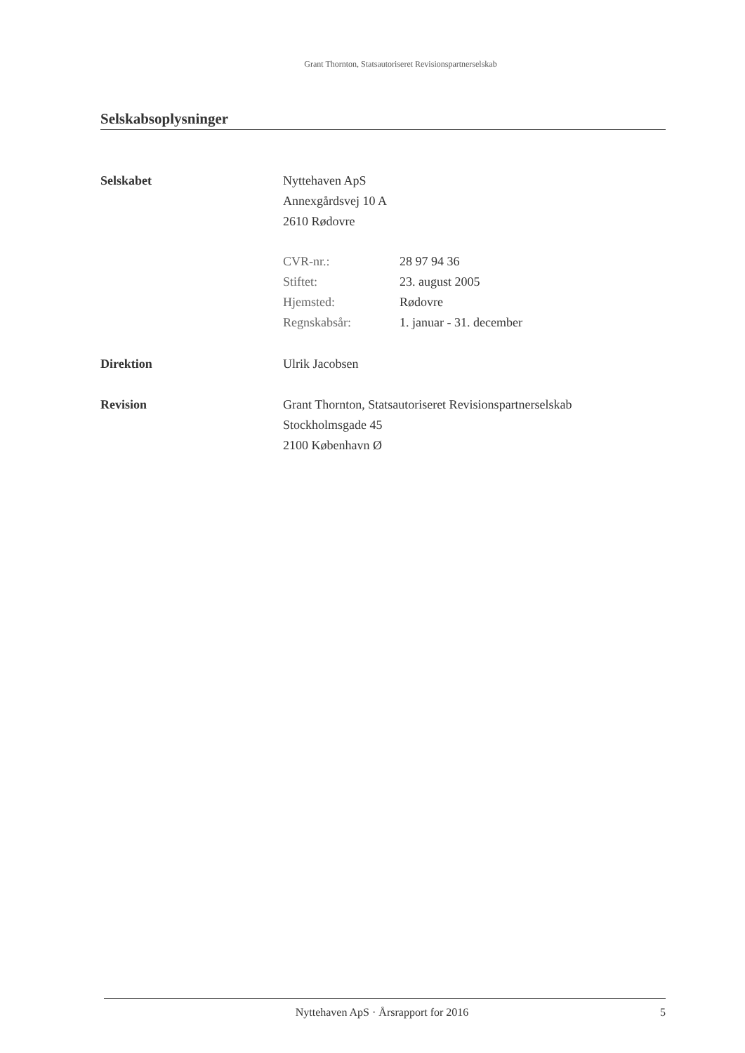Grant Thornton, Statsautoriseret Revisionspartnerselskab
Selskabsoplysninger
Selskabet Nyttehaven ApS
Annexgårdsvej 10 A
2610 Rødovre
CVR-nr.: 28 97 94 36
Stiftet: 23. august 2005
Hjemsted: Rødovre
Regnskabsår: 1. januar - 31. december
Direktion Ulrik Jacobsen
Revision Grant Thornton, Statsautoriseret Revisionspartnerselskab
Stockholmsgade 45
2100 København Ø
Nyttehaven ApS · Årsrapport for 2016 5